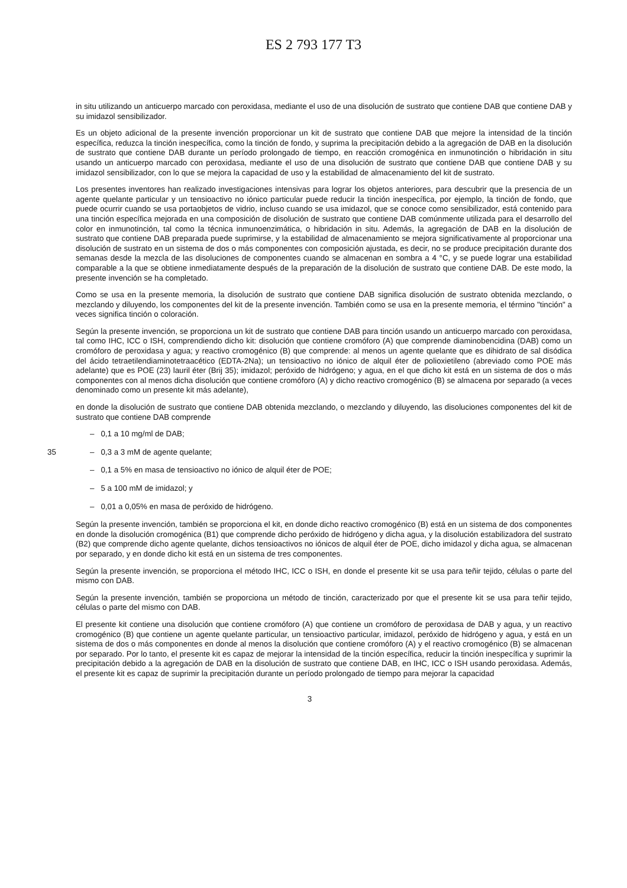ES 2 793 177 T3
in situ utilizando un anticuerpo marcado con peroxidasa, mediante el uso de una disolución de sustrato que contiene DAB que contiene DAB y su imidazol sensibilizador.
Es un objeto adicional de la presente invención proporcionar un kit de sustrato que contiene DAB que mejore la intensidad de la tinción específica, reduzca la tinción inespecífica, como la tinción de fondo, y suprima la precipitación debido a la agregación de DAB en la disolución de sustrato que contiene DAB durante un período prolongado de tiempo, en reacción cromogénica en inmunotinción o hibridación in situ usando un anticuerpo marcado con peroxidasa, mediante el uso de una disolución de sustrato que contiene DAB que contiene DAB y su imidazol sensibilizador, con lo que se mejora la capacidad de uso y la estabilidad de almacenamiento del kit de sustrato.
Los presentes inventores han realizado investigaciones intensivas para lograr los objetos anteriores, para descubrir que la presencia de un agente quelante particular y un tensioactivo no iónico particular puede reducir la tinción inespecífica, por ejemplo, la tinción de fondo, que puede ocurrir cuando se usa portaobjetos de vidrio, incluso cuando se usa imidazol, que se conoce como sensibilizador, está contenido para una tinción específica mejorada en una composición de disolución de sustrato que contiene DAB comúnmente utilizada para el desarrollo del color en inmunotinción, tal como la técnica inmunoenzimática, o hibridación in situ. Además, la agregación de DAB en la disolución de sustrato que contiene DAB preparada puede suprimirse, y la estabilidad de almacenamiento se mejora significativamente al proporcionar una disolución de sustrato en un sistema de dos o más componentes con composición ajustada, es decir, no se produce precipitación durante dos semanas desde la mezcla de las disoluciones de componentes cuando se almacenan en sombra a 4 °C, y se puede lograr una estabilidad comparable a la que se obtiene inmediatamente después de la preparación de la disolución de sustrato que contiene DAB. De este modo, la presente invención se ha completado.
Como se usa en la presente memoria, la disolución de sustrato que contiene DAB significa disolución de sustrato obtenida mezclando, o mezclando y diluyendo, los componentes del kit de la presente invención. También como se usa en la presente memoria, el término "tinción" a veces significa tinción o coloración.
Según la presente invención, se proporciona un kit de sustrato que contiene DAB para tinción usando un anticuerpo marcado con peroxidasa, tal como IHC, ICC o ISH, comprendiendo dicho kit: disolución que contiene cromóforo (A) que comprende diaminobencidina (DAB) como un cromóforo de peroxidasa y agua; y reactivo cromogénico (B) que comprende: al menos un agente quelante que es dihidrato de sal disódica del ácido tetraetilendiaminotetraacético (EDTA-2Na); un tensioactivo no iónico de alquil éter de polioxietileno (abreviado como POE más adelante) que es POE (23) lauril éter (Brij 35); imidazol; peróxido de hidrógeno; y agua, en el que dicho kit está en un sistema de dos o más componentes con al menos dicha disolución que contiene cromóforo (A) y dicho reactivo cromogénico (B) se almacena por separado (a veces denominado como un presente kit más adelante),
en donde la disolución de sustrato que contiene DAB obtenida mezclando, o mezclando y diluyendo, las disoluciones componentes del kit de sustrato que contiene DAB comprende
– 0,1 a 10 mg/ml de DAB;
35 – 0,3 a 3 mM de agente quelante;
– 0,1 a 5% en masa de tensioactivo no iónico de alquil éter de POE;
– 5 a 100 mM de imidazol; y
– 0,01 a 0,05% en masa de peróxido de hidrógeno.
Según la presente invención, también se proporciona el kit, en donde dicho reactivo cromogénico (B) está en un sistema de dos componentes en donde la disolución cromogénica (B1) que comprende dicho peróxido de hidrógeno y dicha agua, y la disolución estabilizadora del sustrato (B2) que comprende dicho agente quelante, dichos tensioactivos no iónicos de alquil éter de POE, dicho imidazol y dicha agua, se almacenan por separado, y en donde dicho kit está en un sistema de tres componentes.
Según la presente invención, se proporciona el método IHC, ICC o ISH, en donde el presente kit se usa para teñir tejido, células o parte del mismo con DAB.
Según la presente invención, también se proporciona un método de tinción, caracterizado por que el presente kit se usa para teñir tejido, células o parte del mismo con DAB.
El presente kit contiene una disolución que contiene cromóforo (A) que contiene un cromóforo de peroxidasa de DAB y agua, y un reactivo cromogénico (B) que contiene un agente quelante particular, un tensioactivo particular, imidazol, peróxido de hidrógeno y agua, y está en un sistema de dos o más componentes en donde al menos la disolución que contiene cromóforo (A) y el reactivo cromogénico (B) se almacenan por separado. Por lo tanto, el presente kit es capaz de mejorar la intensidad de la tinción específica, reducir la tinción inespecífica y suprimir la precipitación debido a la agregación de DAB en la disolución de sustrato que contiene DAB, en IHC, ICC o ISH usando peroxidasa. Además, el presente kit es capaz de suprimir la precipitación durante un período prolongado de tiempo para mejorar la capacidad
3